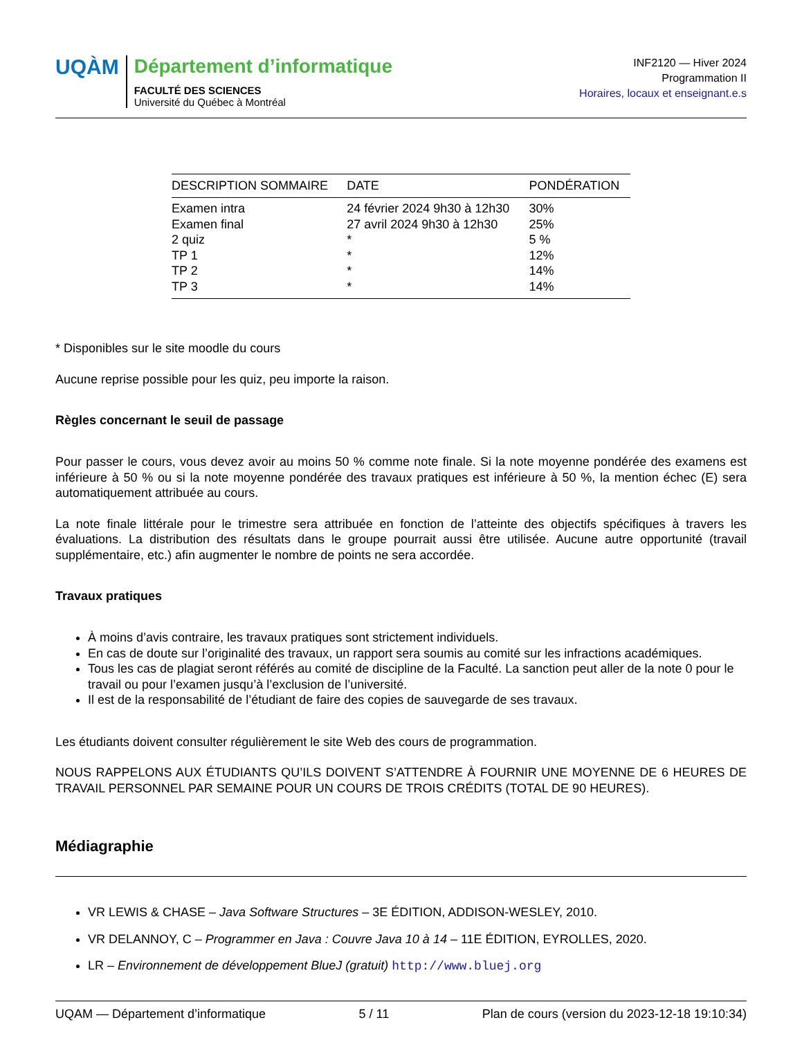UQÀM
Département d’informatique
FACULTÉ DES SCIENCES
Université du Québec à Montréal
INF2120 — Hiver 2024
Programmation II
Horaires, locaux et enseignant.e.s
| DESCRIPTION SOMMAIRE | DATE | PONDÉRATION |
| --- | --- | --- |
| Examen intra | 24 février 2024 9h30 à 12h30 | 30% |
| Examen final | 27 avril 2024 9h30 à 12h30 | 25% |
| 2 quiz | * | 5 % |
| TP 1 | * | 12% |
| TP 2 | * | 14% |
| TP 3 | * | 14% |
* Disponibles sur le site moodle du cours
Aucune reprise possible pour les quiz, peu importe la raison.
Règles concernant le seuil de passage
Pour passer le cours, vous devez avoir au moins 50 % comme note finale. Si la note moyenne pondérée des examens est inférieure à 50 % ou si la note moyenne pondérée des travaux pratiques est inférieure à 50 %, la mention échec (E) sera automatiquement attribuée au cours.
La note finale littérale pour le trimestre sera attribuée en fonction de l’atteinte des objectifs spécifiques à travers les évaluations. La distribution des résultats dans le groupe pourrait aussi être utilisée. Aucune autre opportunité (travail supplémentaire, etc.) afin augmenter le nombre de points ne sera accordée.
Travaux pratiques
À moins d’avis contraire, les travaux pratiques sont strictement individuels.
En cas de doute sur l’originalité des travaux, un rapport sera soumis au comité sur les infractions académiques.
Tous les cas de plagiat seront référés au comité de discipline de la Faculté. La sanction peut aller de la note 0 pour le travail ou pour l’examen jusqu’à l’exclusion de l’université.
Il est de la responsabilité de l’étudiant de faire des copies de sauvegarde de ses travaux.
Les étudiants doivent consulter régulièrement le site Web des cours de programmation.
NOUS RAPPELONS AUX ÉTUDIANTS QU’ILS DOIVENT S’ATTENDRE À FOURNIR UNE MOYENNE DE 6 HEURES DE TRAVAIL PERSONNEL PAR SEMAINE POUR UN COURS DE TROIS CRÉDITS (TOTAL DE 90 HEURES).
Médiagraphie
VR LEWIS & CHASE – Java Software Structures – 3E ÉDITION, ADDISON-WESLEY, 2010.
VR DELANNOY, C – Programmer en Java : Couvre Java 10 à 14 – 11E ÉDITION, EYROLLES, 2020.
LR – Environnement de développement BlueJ (gratuit) http://www.bluej.org
UQAM — Département d’informatique 5 / 11 Plan de cours (version du 2023-12-18 19:10:34)